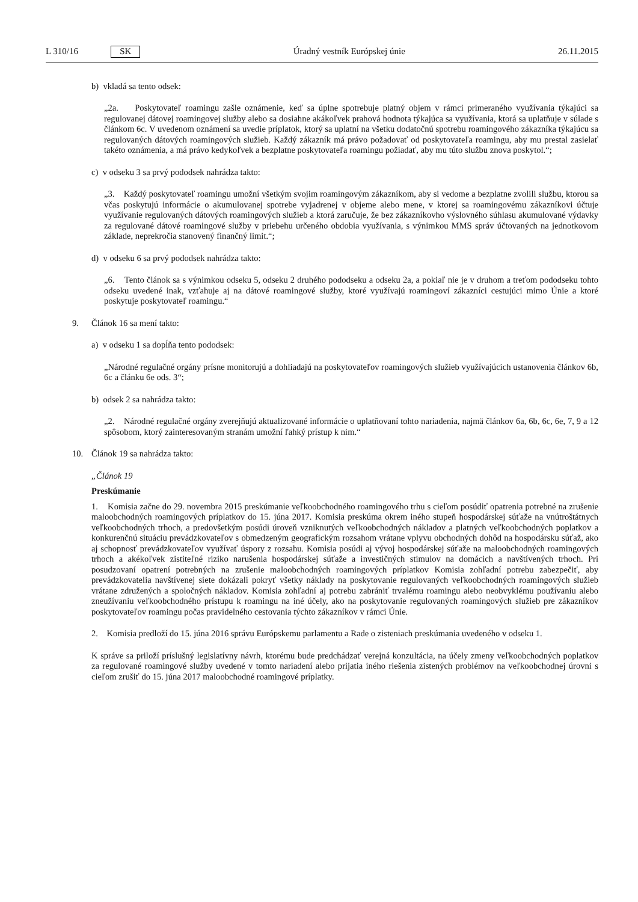L 310/16 SK Úradný vestník Európskej únie 26.11.2015
b) vkladá sa tento odsek:
„2a. Poskytovateľ roamingu zašle oznámenie, keď sa úplne spotrebuje platný objem v rámci primeraného využívania týkajúci sa regulovanej dátovej roamingovej služby alebo sa dosiahne akákoľvek prahová hodnota týkajúca sa využívania, ktorá sa uplatňuje v súlade s článkom 6c. V uvedenom oznámení sa uvedie príplatok, ktorý sa uplatní na všetku dodatočnú spotrebu roamingového zákazníka týkajúcu sa regulovaných dátových roamingových služieb. Každý zákazník má právo požadovať od poskytovateľa roamingu, aby mu prestal zasielať takéto oznámenia, a má právo kedykoľvek a bezplatne poskytovateľa roamingu požiadať, aby mu túto službu znova poskytol.“;
c) v odseku 3 sa prvý pododsek nahrádza takto:
„3. Každý poskytovateľ roamingu umožní všetkým svojim roamingovým zákazníkom, aby si vedome a bezplatne zvolili službu, ktorou sa včas poskytujú informácie o akumulovanej spotrebe vyjadrenej v objeme alebo mene, v ktorej sa roamingovému zákazníkovi účtuje využívanie regulovaných dátových roamingových služieb a ktorá zaručuje, že bez zákazníkovho výslovného súhlasu akumulované výdavky za regulované dátové roamingové služby v priebehu určeného obdobia využívania, s výnimkou MMS správ účtovaných na jednotkovom základe, neprekročia stanovený finančný limit.“;
d) v odseku 6 sa prvý pododsek nahrádza takto:
„6. Tento článok sa s výnimkou odseku 5, odseku 2 druhého pododseku a odseku 2a, a pokiaľ nie je v druhom a treťom pododseku tohto odseku uvedené inak, vzťahuje aj na dátové roamingové služby, ktoré využívajú roamingoví zákazníci cestujúci mimo Únie a ktoré poskytuje poskytovateľ roamingu.“
9. Článok 16 sa mení takto:
a) v odseku 1 sa dopĺňa tento pododsek:
„Národné regulačné orgány prísne monitorujú a dohliadajú na poskytovateľov roamingových služieb využívajúcich ustanovenia článkov 6b, 6c a článku 6e ods. 3“;
b) odsek 2 sa nahrádza takto:
„2. Národné regulačné orgány zverejňujú aktualizované informácie o uplatňovaní tohto nariadenia, najmä článkov 6a, 6b, 6c, 6e, 7, 9 a 12 spôsobom, ktorý zainteresovaným stranám umožní ľahký prístup k nim.“
10. Článok 19 sa nahrádza takto:
„Článok 19
Preskúmanie
1. Komisia začne do 29. novembra 2015 preskúmanie veľkoobchodného roamingového trhu s cieľom posúdiť opatrenia potrebné na zrušenie maloobchodných roamingových príplatkov do 15. júna 2017. Komisia preskúma okrem iného stupeň hospodárskej súťaže na vnútroštátnych veľkoobchodných trhoch, a predovšetkým posúdi úroveň vzniknutých veľkoobchodných nákladov a platných veľkoobchodných poplatkov a konkurenčnú situáciu prevádzkovateľov s obmedzeným geografickým rozsahom vrátane vplyvu obchodných dohôd na hospodársku súťaž, ako aj schopnosť prevádzkovateľov využívať úspory z rozsahu. Komisia posúdi aj vývoj hospodárskej súťaže na maloobchodných roamingových trhoch a akékoľvek zistiteľné riziko narušenia hospodárskej súťaže a investičných stimulov na domácich a navštívených trhoch. Pri posudzovaní opatrení potrebných na zrušenie maloobchodných roamingových príplatkov Komisia zohľadní potrebu zabezpečiť, aby prevádzkovatelia navštívenej siete dokázali pokryť všetky náklady na poskytovanie regulovaných veľkoobchodných roamingových služieb vrátane združených a spoločných nákladov. Komisia zohľadní aj potrebu zabrániť trvalému roamingu alebo neobvyklému používaniu alebo zneužívaniu veľkoobchodného prístupu k roamingu na iné účely, ako na poskytovanie regulovaných roamingových služieb pre zákazníkov poskytovateľov roamingu počas pravidelného cestovania týchto zákazníkov v rámci Únie.
2. Komisia predloží do 15. júna 2016 správu Európskemu parlamentu a Rade o zisteniach preskúmania uvedeného v odseku 1.
K správe sa priloží príslušný legislatívny návrh, ktorému bude predchádzať verejná konzultácia, na účely zmeny veľkoobchodných poplatkov za regulované roamingové služby uvedené v tomto nariadení alebo prijatia iného riešenia zistených problémov na veľkoobchodnej úrovni s cieľom zrušiť do 15. júna 2017 maloobchodné roamingové príplatky.